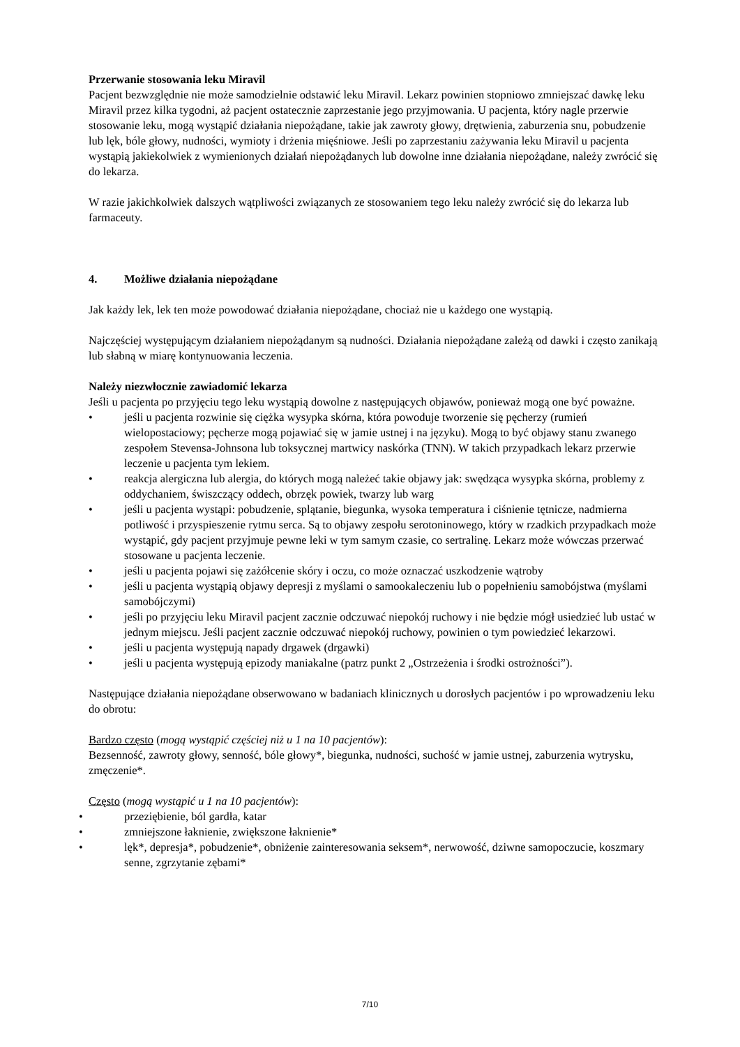Przerwanie stosowania leku Miravil
Pacjent bezwzględnie nie może samodzielnie odstawić leku Miravil. Lekarz powinien stopniowo zmniejszać dawkę leku Miravil przez kilka tygodni, aż pacjent ostatecznie zaprzestanie jego przyjmowania. U pacjenta, który nagle przerwie stosowanie leku, mogą wystąpić działania niepożądane, takie jak zawroty głowy, drętwienia, zaburzenia snu, pobudzenie lub lęk, bóle głowy, nudności, wymioty i drżenia mięśniowe. Jeśli po zaprzestaniu zażywania leku Miravil u pacjenta wystąpią jakiekolwiek z wymienionych działań niepożądanych lub dowolne inne działania niepożądane, należy zwrócić się do lekarza.
W razie jakichkolwiek dalszych wątpliwości związanych ze stosowaniem tego leku należy zwrócić się do lekarza lub farmaceuty.
4. Możliwe działania niepożądane
Jak każdy lek, lek ten może powodować działania niepożądane, chociaż nie u każdego one wystąpią.
Najczęściej występującym działaniem niepożądanym są nudności. Działania niepożądane zależą od dawki i często zanikają lub słabną w miarę kontynuowania leczenia.
Należy niezwłocznie zawiadomić lekarza
Jeśli u pacjenta po przyjęciu tego leku wystąpią dowolne z następujących objawów, ponieważ mogą one być poważne.
• jeśli u pacjenta rozwinie się ciężka wysypka skórna, która powoduje tworzenie się pęcherzy (rumień wielopostaciowy; pęcherze mogą pojawiać się w jamie ustnej i na języku). Mogą to być objawy stanu zwanego zespołem Stevensa-Johnsona lub toksycznej martwicy naskórka (TNN). W takich przypadkach lekarz przerwie leczenie u pacjenta tym lekiem.
• reakcja alergiczna lub alergia, do których mogą należeć takie objawy jak: swędząca wysypka skórna, problemy z oddychaniem, świszczący oddech, obrzęk powiek, twarzy lub warg
• jeśli u pacjenta wystąpi: pobudzenie, splątanie, biegunka, wysoka temperatura i ciśnienie tętnicze, nadmierna potliwość i przyspieszenie rytmu serca. Są to objawy zespołu serotoninowego, który w rzadkich przypadkach może wystąpić, gdy pacjent przyjmuje pewne leki w tym samym czasie, co sertralinę. Lekarz może wówczas przerwać stosowane u pacjenta leczenie.
• jeśli u pacjenta pojawi się zażółcenie skóry i oczu, co może oznaczać uszkodzenie wątroby
• jeśli u pacjenta wystąpią objawy depresji z myślami o samookaleczeniu lub o popełnieniu samobójstwa (myślami samobójczymi)
• jeśli po przyjęciu leku Miravil pacjent zacznie odczuwać niepokój ruchowy i nie będzie mógł usiedzieć lub ustać w jednym miejscu. Jeśli pacjent zacznie odczuwać niepokój ruchowy, powinien o tym powiedzieć lekarzowi.
• jeśli u pacjenta występują napady drgawek (drgawki)
• jeśli u pacjenta występują epizody maniakalne (patrz punkt 2 „Ostrzeżenia i środki ostrożności”).
Następujące działania niepożądane obserwowano w badaniach klinicznych u dorosłych pacjentów i po wprowadzeniu leku do obrotu:
Bardzo często (mogą wystąpić częściej niż u 1 na 10 pacjentów):
Bezsenność, zawroty głowy, senność, bóle głowy*, biegunka, nudności, suchość w jamie ustnej, zaburzenia wytrysku, zmęczenie*.
Często (mogą wystąpić u 1 na 10 pacjentów):
• przeziębienie, ból gardła, katar
• zmniejszone łaknienie, zwiększone łaknienie*
• lęk*, depresja*, pobudzenie*, obniżenie zainteresowania seksem*, nerwowość, dziwne samopoczucie, koszmary senne, zgrzytanie zębami*
7/10